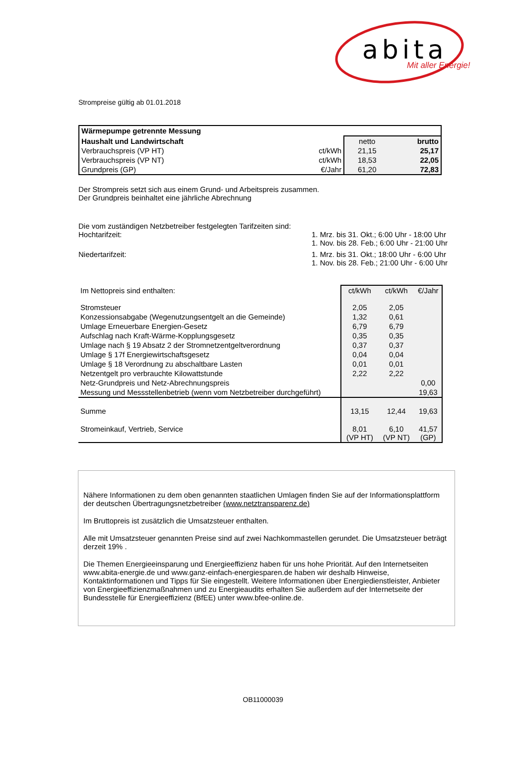abita Mit aller Energie!
Strompreise gültig ab 01.01.2018
| Wärmepumpe getrennte Messung | | | |
| Haushalt und Landwirtschaft | | netto | brutto |
| Verbrauchspreis (VP HT) | ct/kWh | 21,15 | 25,17 |
| Verbrauchspreis (VP NT) | ct/kWh | 18,53 | 22,05 |
| Grundpreis (GP) | €/Jahr | 61,20 | 72,83 |
Der Strompreis setzt sich aus einem Grund- und Arbeitspreis zusammen.
Der Grundpreis beinhaltet eine jährliche Abrechnung
Die vom zuständigen Netzbetreiber festgelegten Tarifzeiten sind:
Hochtarifzeit: 1. Mrz. bis 31. Okt.; 6:00 Uhr - 18:00 Uhr
1. Nov. bis 28. Feb.; 6:00 Uhr - 21:00 Uhr
Niedertarifzeit: 1. Mrz. bis 31. Okt.; 18:00 Uhr - 6:00 Uhr
1. Nov. bis 28. Feb.; 21:00 Uhr - 6:00 Uhr
| Im Nettopreis sind enthalten: | ct/kWh | ct/kWh | €/Jahr |
| Stromsteuer | 2,05 | 2,05 | |
| Konzessionsabgabe (Wegenutzungsentgelt an die Gemeinde) | 1,32 | 0,61 | |
| Umlage Erneuerbare Energien-Gesetz | 6,79 | 6,79 | |
| Aufschlag nach Kraft-Wärme-Kopplungsgesetz | 0,35 | 0,35 | |
| Umlage nach § 19 Absatz 2 der Stromnetzentgeltverordnung | 0,37 | 0,37 | |
| Umlage § 17f Energiewirtschaftsgesetz | 0,04 | 0,04 | |
| Umlage § 18 Verordnung zu abschaltbare Lasten | 0,01 | 0,01 | |
| Netzentgelt pro verbrauchte Kilowattstunde | 2,22 | 2,22 | |
| Netz-Grundpreis und Netz-Abrechnungspreis | | | 0,00 |
| Messung und Messstellenbetrieb (wenn vom Netzbetreiber durchgeführt) | | | 19,63 |
| Summe | 13,15 | 12,44 | 19,63 |
| Stromeinkauf, Vertrieb, Service | 8,01 (VP HT) | 6,10 (VP NT) | 41,57 (GP) |
Nähere Informationen zu dem oben genannten staatlichen Umlagen finden Sie auf der Informationsplattform der deutschen Übertragungsnetzbetreiber (www.netztransparenz.de)
Im Bruttopreis ist zusätzlich die Umsatzsteuer enthalten.
Alle mit Umsatzsteuer genannten Preise sind auf zwei Nachkommastellen gerundet. Die Umsatzsteuer beträgt derzeit 19% .
Die Themen Energieeinsparung und Energieeffizienz haben für uns hohe Priorität. Auf den Internetseiten www.abita-energie.de und www.ganz-einfach-energiesparen.de haben wir deshalb Hinweise, Kontaktinformationen und Tipps für Sie eingestellt. Weitere Informationen über Energiedienstleister, Anbieter von Energieeffizienzmaßnahmen und zu Energieaudits erhalten Sie außerdem auf der Internetseite der Bundesstelle für Energieeffizienz (BfEE) unter www.bfee-online.de.
OB11000039